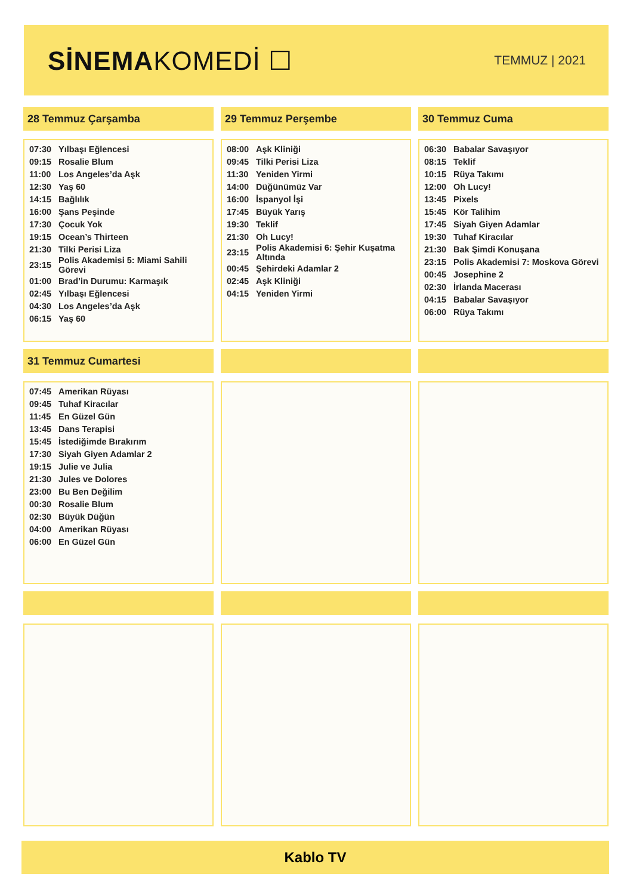SİNEMAKOMEDİ ☐
TEMMUZ | 2021
28 Temmuz Çarşamba
| 07:30 | Yılbaşı Eğlencesi |
| 09:15 | Rosalie Blum |
| 11:00 | Los Angeles’da Aşk |
| 12:30 | Yaş 60 |
| 14:15 | Bağlılık |
| 16:00 | Şans Peşinde |
| 17:30 | Çocuk Yok |
| 19:15 | Ocean’s Thirteen |
| 21:30 | Tilki Perisi Liza |
| 23:15 | Polis Akademisi 5: Miami Sahili Görevi |
| 01:00 | Brad’in Durumu: Karmaşık |
| 02:45 | Yılbaşı Eğlencesi |
| 04:30 | Los Angeles’da Aşk |
| 06:15 | Yaş 60 |
29 Temmuz Perşembe
| 08:00 | Aşk Kliniği |
| 09:45 | Tilki Perisi Liza |
| 11:30 | Yeniden Yirmi |
| 14:00 | Düğünümüz Var |
| 16:00 | İspanyol İşi |
| 17:45 | Büyük Yarış |
| 19:30 | Teklif |
| 21:30 | Oh Lucy! |
| 23:15 | Polis Akademisi 6: Şehir Kuşatma Altında |
| 00:45 | Şehirdeki Adamlar 2 |
| 02:45 | Aşk Kliniği |
| 04:15 | Yeniden Yirmi |
30 Temmuz Cuma
| 06:30 | Babalar Savaşıyor |
| 08:15 | Teklif |
| 10:15 | Rüya Takımı |
| 12:00 | Oh Lucy! |
| 13:45 | Pixels |
| 15:45 | Kör Talihim |
| 17:45 | Siyah Giyen Adamlar |
| 19:30 | Tuhaf Kiracılar |
| 21:30 | Bak Şimdi Konuşana |
| 23:15 | Polis Akademisi 7: Moskova Görevi |
| 00:45 | Josephine 2 |
| 02:30 | İrlanda Macerası |
| 04:15 | Babalar Savaşıyor |
| 06:00 | Rüya Takımı |
31 Temmuz Cumartesi
| 07:45 | Amerikan Rüyası |
| 09:45 | Tuhaf Kiracılar |
| 11:45 | En Güzel Gün |
| 13:45 | Dans Terapisi |
| 15:45 | İstediğimde Bırakırım |
| 17:30 | Siyah Giyen Adamlar 2 |
| 19:15 | Julie ve Julia |
| 21:30 | Jules ve Dolores |
| 23:00 | Bu Ben Değilim |
| 00:30 | Rosalie Blum |
| 02:30 | Büyük Düğün |
| 04:00 | Amerikan Rüyası |
| 06:00 | En Güzel Gün |
Kablo TV